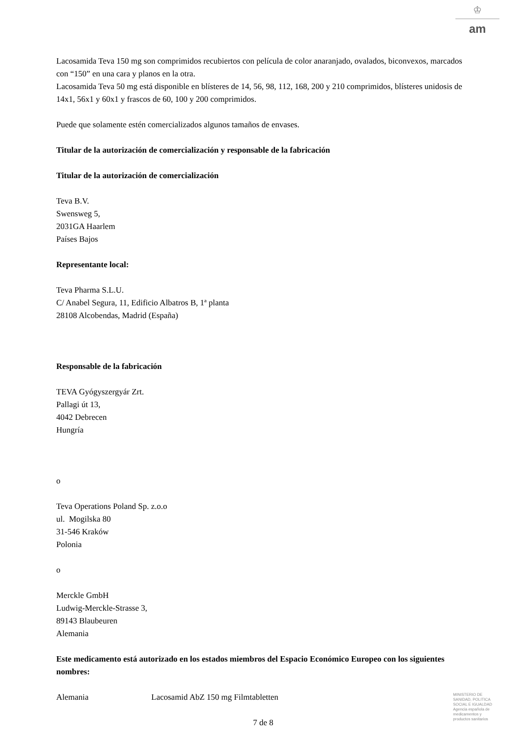♔
am
Lacosamida Teva 150 mg son comprimidos recubiertos con película de color anaranjado, ovalados, biconvexos, marcados con “150” en una cara y planos en la otra.
Lacosamida Teva 50 mg está disponible en blísteres de 14, 56, 98, 112, 168, 200 y 210 comprimidos, blísteres unidosis de 14x1, 56x1 y 60x1 y frascos de 60, 100 y 200 comprimidos.
Puede que solamente estén comercializados algunos tamaños de envases.
Titular de la autorización de comercialización y responsable de la fabricación
Titular de la autorización de comercialización
Teva B.V.
Swensweg 5,
2031GA Haarlem
Países Bajos
Representante local:
Teva Pharma S.L.U.
C/ Anabel Segura, 11, Edificio Albatros B, 1ª planta
28108 Alcobendas, Madrid (España)
Responsable de la fabricación
TEVA Gyógyszergyár Zrt.
Pallagi út 13,
4042 Debrecen
Hungría
o
Teva Operations Poland Sp. z.o.o
ul. Mogilska 80
31-546 Kraków
Polonia
o
Merckle GmbH
Ludwig-Merckle-Strasse 3,
89143 Blaubeuren
Alemania
Este medicamento está autorizado en los estados miembros del Espacio Económico Europeo con los siguientes nombres:
Alemania Lacosamid AbZ 150 mg Filmtabletten
7 de 8
MINISTERIO DE
SANIDAD, POLITICA
SOCIAL E IGUALDAD
Agencia española de
medicamentos y
productos sanitarios